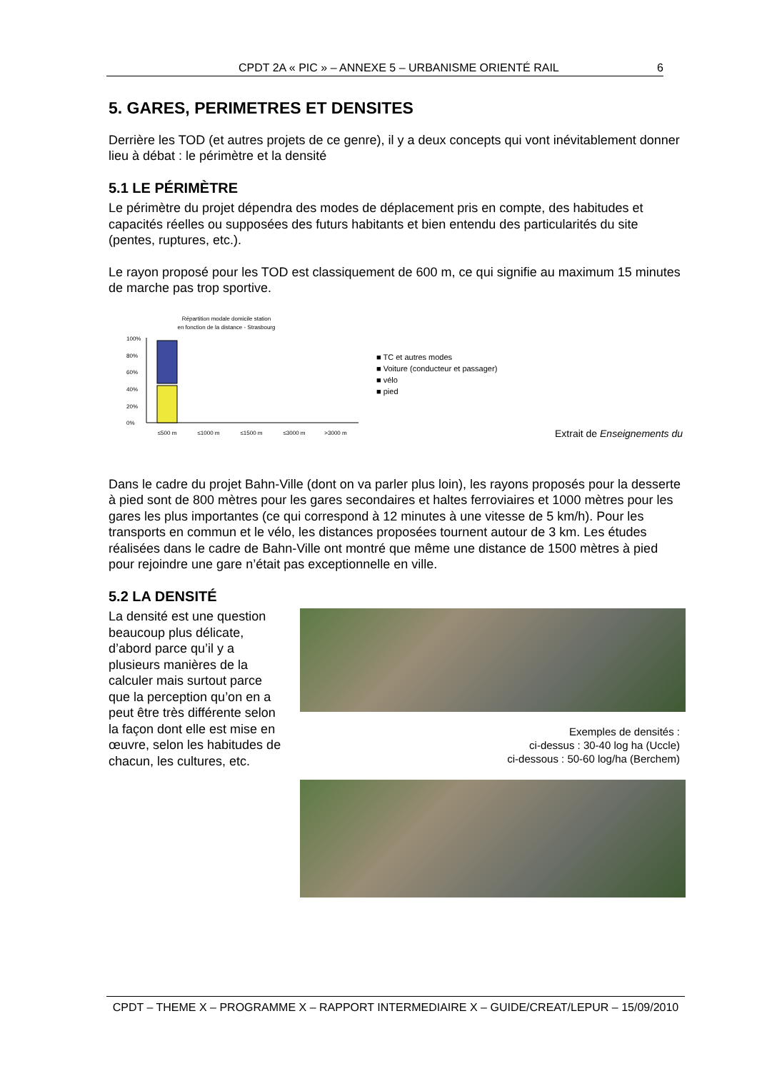CPDT 2A « PIC » – ANNEXE 5 – URBANISME ORIENTÉ RAIL 6
5. GARES, PERIMETRES ET DENSITES
Derrière les TOD (et autres projets de ce genre), il y a deux concepts qui vont inévitablement donner lieu à débat : le périmètre et la densité
5.1 LE PÉRIMÈTRE
Le périmètre du projet dépendra des modes de déplacement pris en compte, des habitudes et capacités réelles ou supposées des futurs habitants et bien entendu des particularités du site (pentes, ruptures, etc.).
Le rayon proposé pour les TOD est classiquement de 600 m, ce qui signifie au maximum 15 minutes de marche pas trop sportive.
Répartition modale domicile station
en fonction de la distance - Strasbourg
100%
80%
60%
40%
20%
0%
≤500 m
≤1000 m
≤1500 m
≤3000 m
>3000 m
■ TC et autres modes
■ Voiture (conducteur et passager)
■ vélo
■ pied
Extrait de Enseignements du
Dans le cadre du projet Bahn-Ville (dont on va parler plus loin), les rayons proposés pour la desserte à pied sont de 800 mètres pour les gares secondaires et haltes ferroviaires et 1000 mètres pour les gares les plus importantes (ce qui correspond à 12 minutes à une vitesse de 5 km/h). Pour les transports en commun et le vélo, les distances proposées tournent autour de 3 km. Les études réalisées dans le cadre de Bahn-Ville ont montré que même une distance de 1500 mètres à pied pour rejoindre une gare n’était pas exceptionnelle en ville.
5.2 LA DENSITÉ
La densité est une question beaucoup plus délicate, d’abord parce qu’il y a plusieurs manières de la calculer mais surtout parce que la perception qu’on en a peut être très différente selon la façon dont elle est mise en œuvre, selon les habitudes de chacun, les cultures, etc.
Exemples de densités :
ci-dessus : 30-40 log ha (Uccle)
ci-dessous : 50-60 log/ha (Berchem)
CPDT – THEME X – PROGRAMME X – RAPPORT INTERMEDIAIRE X – GUIDE/CREAT/LEPUR – 15/09/2010